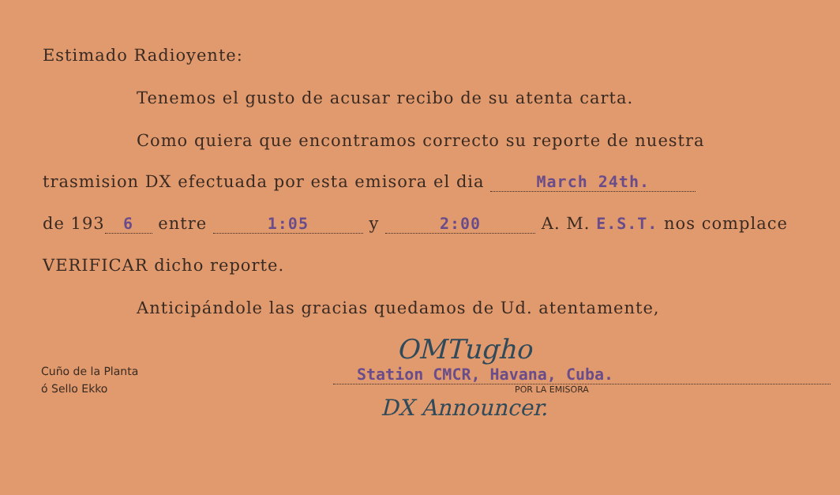Estimado Radioyente:
Tenemos el gusto de acusar recibo de su atenta carta.
Como quiera que encontramos correcto su reporte de nuestra
trasmision DX efectuada por esta emisora el dia March 24th.
de 193 6 entre 1:05 y 2:00 A. M. E.S.T. nos complace
VERIFICAR dicho reporte.
Anticipándole las gracias quedamos de Ud. atentamente,
Cuño de la Planta
ó Sello Ekko
OMTugho
Station CMCR, Havana, Cuba.
POR LA EMISORA
DX Announcer.